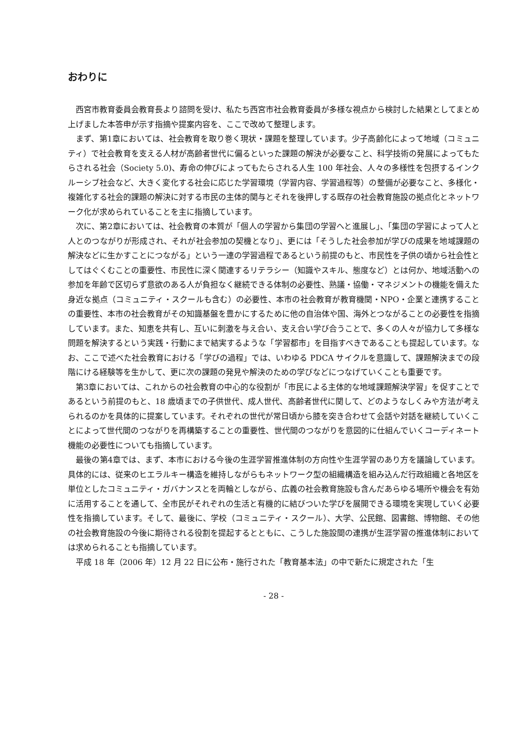おわりに
西宮市教育委員会教育長より諮問を受け、私たち西宮市社会教育委員が多様な視点から検討した結果としてまとめ上げました本答申が示す指摘や提案内容を、ここで改めて整理します。
まず、第1章においては、社会教育を取り巻く現状・課題を整理しています。少子高齢化によって地域（コミュニティ）で社会教育を支える人材が高齢者世代に偏るといった課題の解決が必要なこと、科学技術の発展によってもたらされる社会（Society 5.0)、寿命の伸びによってもたらされる人生 100 年社会、人々の多様性を包摂するインクルーシブ社会など、大きく変化する社会に応じた学習環境（学習内容、学習過程等）の整備が必要なこと、多様化・複雑化する社会的課題の解決に対する市民の主体的関与とそれを後押しする既存の社会教育施設の拠点化とネットワーク化が求められていることを主に指摘しています。
次に、第2章においては、社会教育の本質が「個人の学習から集団の学習へと進展し」、「集団の学習によって人と人とのつながりが形成され、それが社会参加の契機となり」、更には「そうした社会参加が学びの成果を地域課題の解決などに生かすことにつながる」という一連の学習過程であるという前提のもと、市民性を子供の頃から社会性としてはぐくむことの重要性、市民性に深く関連するリテラシー（知識やスキル、態度など）とは何か、地域活動への参加を年齢で区切らず意欲のある人が負担なく継続できる体制の必要性、熟議・協働・マネジメントの機能を備えた身近な拠点（コミュニティ・スクールも含む）の必要性、本市の社会教育が教育機関・NPO・企業と連携することの重要性、本市の社会教育がその知識基盤を豊かにするために他の自治体や国、海外とつながることの必要性を指摘しています。また、知恵を共有し、互いに刺激を与え合い、支え合い学び合うことで、多くの人々が協力して多様な問題を解決するという実践・行動にまで結実するような「学習都市」を目指すべきであることも提起しています。なお、ここで述べた社会教育における「学びの過程」では、いわゆる PDCA サイクルを意識して、課題解決までの段階にける経験等を生かして、更に次の課題の発見や解決のための学びなどにつなげていくことも重要です。
第3章においては、これからの社会教育の中心的な役割が「市民による主体的な地域課題解決学習」を促すことであるという前提のもと、18 歳頃までの子供世代、成人世代、高齢者世代に関して、どのようなしくみや方法が考えられるのかを具体的に提案しています。それぞれの世代が常日頃から膝を突き合わせて会話や対話を継続していくことによって世代間のつながりを再構築することの重要性、世代間のつながりを意図的に仕組んでいくコーディネート機能の必要性についても指摘しています。
最後の第4章では、まず、本市における今後の生涯学習推進体制の方向性や生涯学習のあり方を議論しています。具体的には、従来のヒエラルキー構造を維持しながらもネットワーク型の組織構造を組み込んだ行政組織と各地区を単位としたコミュニティ・ガバナンスとを両輪としながら、広義の社会教育施設も含んだあらゆる場所や機会を有効に活用することを通して、全市民がそれぞれの生活と有機的に結びついた学びを展開できる環境を実現していく必要性を指摘しています。そして、最後に、学校（コミュニティ・スクール）、大学、公民館、図書館、博物館、その他の社会教育施設の今後に期待される役割を提起するとともに、こうした施設間の連携が生涯学習の推進体制においては求められることも指摘しています。
平成 18 年（2006 年）12 月 22 日に公布・施行された「教育基本法」の中で新たに規定された「生
- 28 -